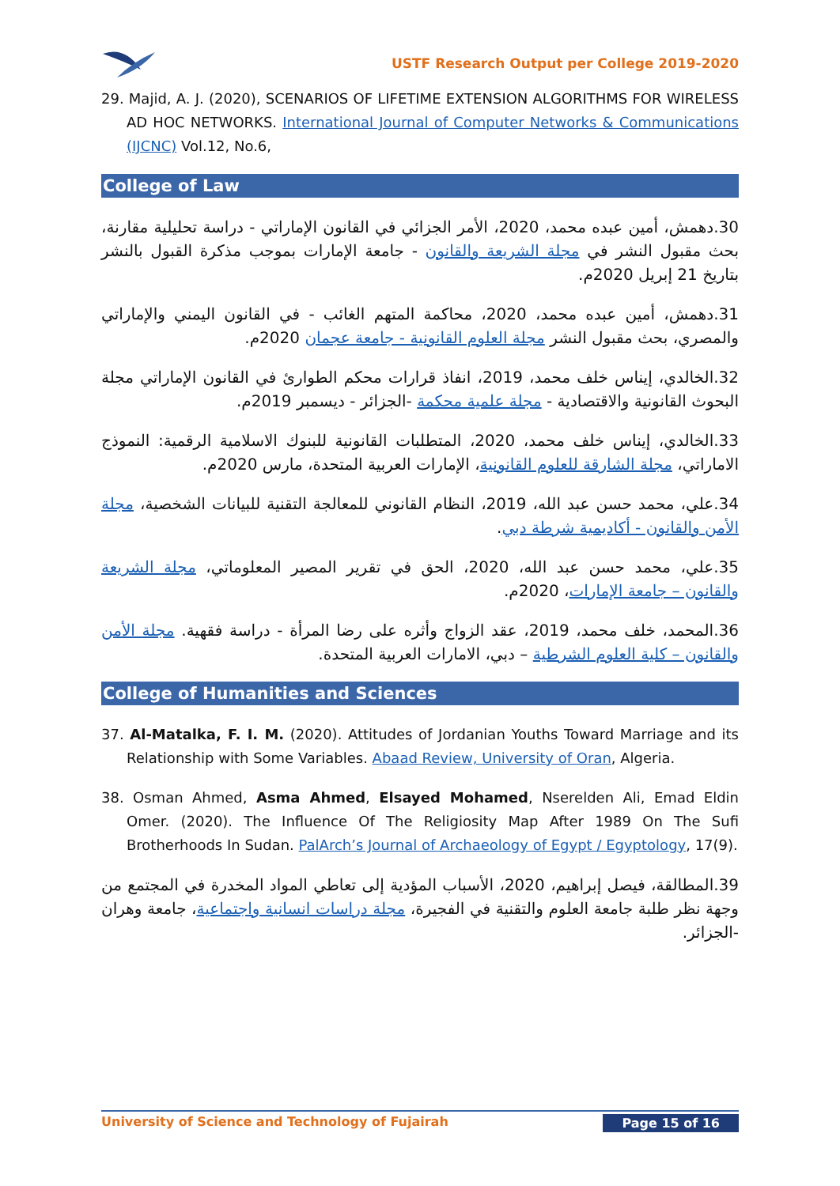USTF Research Output per College 2019-2020
29. Majid, A. J. (2020), SCENARIOS OF LIFETIME EXTENSION ALGORITHMS FOR WIRELESS AD HOC NETWORKS. International Journal of Computer Networks & Communications (IJCNC) Vol.12, No.6,
College of Law
30.دهمش، أمين عبده محمد، 2020، الأمر الجزائي في القانون الإماراتي - دراسة تحليلية مقارنة، بحث مقبول النشر في مجلة الشريعة والقانون - جامعة الإمارات بموجب مذكرة القبول بالنشر بتاريخ 21 إبريل 2020م.
31.دهمش، أمين عبده محمد، 2020، محاكمة المتهم الغائب - في القانون اليمني والإماراتي والمصري، بحث مقبول النشر مجلة العلوم القانونية - جامعة عجمان 2020م.
32.الخالدي، إيناس خلف محمد، 2019، انفاذ قرارات محكم الطوارئ في القانون الإماراتي مجلة البحوث القانونية والاقتصادية - مجلة علمية محكمة -الجزائر - ديسمبر 2019م.
33.الخالدي، إيناس خلف محمد، 2020، المتطلبات القانونية للبنوك الاسلامية الرقمية: النموذج الاماراتي، مجلة الشارقة للعلوم القانونية، الإمارات العربية المتحدة، مارس 2020م.
34.علي، محمد حسن عبد الله، 2019، النظام القانوني للمعالجة التقنية للبيانات الشخصية، مجلة الأمن والقانون - أكاديمية شرطة دبي.
35.علي، محمد حسن عبد الله، 2020، الحق في تقرير المصير المعلوماتي، مجلة الشريعة والقانون – جامعة الإمارات، 2020م.
36.المحمد، خلف محمد، 2019، عقد الزواج وأثره على رضا المرأة - دراسة فقهية. مجلة الأمن والقانون – كلية العلوم الشرطية – دبي، الامارات العربية المتحدة.
College of Humanities and Sciences
37. Al-Matalka, F. I. M. (2020). Attitudes of Jordanian Youths Toward Marriage and its Relationship with Some Variables. Abaad Review, University of Oran, Algeria.
38. Osman Ahmed, Asma Ahmed, Elsayed Mohamed, Nserelden Ali, Emad Eldin Omer. (2020). The Influence Of The Religiosity Map After 1989 On The Sufi Brotherhoods In Sudan. PalArch’s Journal of Archaeology of Egypt / Egyptology, 17(9).
39.المطالقة، فيصل إبراهيم، 2020، الأسباب المؤدية إلى تعاطي المواد المخدرة في المجتمع من وجهة نظر طلبة جامعة العلوم والتقنية في الفجيرة، مجلة دراسات انسانية واجتماعية، جامعة وهران -الجزائر.
University of Science and Technology of Fujairah Page 15 of 16